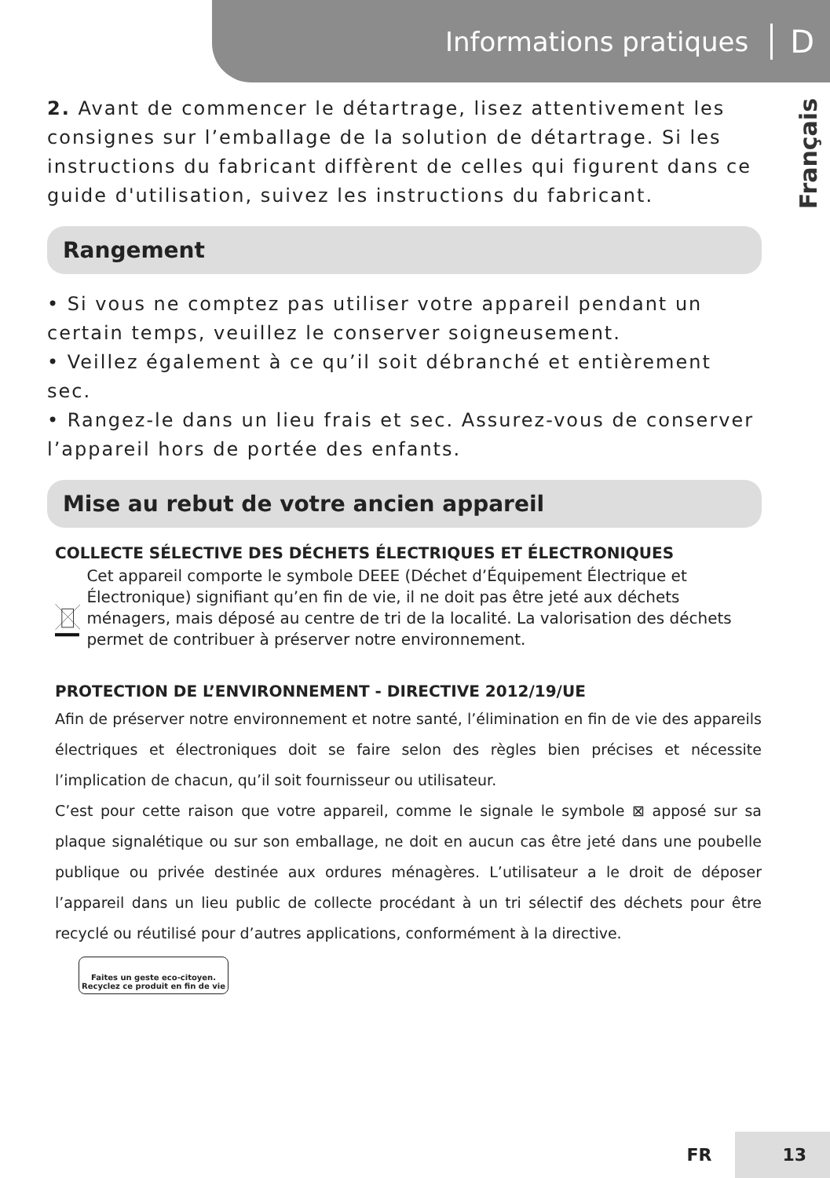Informations pratiques D
Français
2. Avant de commencer le détartrage, lisez attentivement les consignes sur l’emballage de la solution de détartrage. Si les instructions du fabricant diffèrent de celles qui figurent dans ce guide d'utilisation, suivez les instructions du fabricant.
Rangement
• Si vous ne comptez pas utiliser votre appareil pendant un certain temps, veuillez le conserver soigneusement.
• Veillez également à ce qu’il soit débranché et entièrement sec.
• Rangez-le dans un lieu frais et sec. Assurez-vous de conserver l’appareil hors de portée des enfants.
Mise au rebut de votre ancien appareil
COLLECTE SÉLECTIVE DES DÉCHETS ÉLECTRIQUES ET ÉLECTRONIQUES
Cet appareil comporte le symbole DEEE (Déchet d’Équipement Électrique et Électronique) signifiant qu’en fin de vie, il ne doit pas être jeté aux déchets ménagers, mais déposé au centre de tri de la localité. La valorisation des déchets permet de contribuer à préserver notre environnement.
PROTECTION DE L’ENVIRONNEMENT - DIRECTIVE 2012/19/UE
Afin de préserver notre environnement et notre santé, l’élimination en fin de vie des appareils électriques et électroniques doit se faire selon des règles bien précises et nécessite l’implication de chacun, qu’il soit fournisseur ou utilisateur.
C’est pour cette raison que votre appareil, comme le signale le symbole ⊠ apposé sur sa plaque signalétique ou sur son emballage, ne doit en aucun cas être jeté dans une poubelle publique ou privée destinée aux ordures ménagères. L’utilisateur a le droit de déposer l’appareil dans un lieu public de collecte procédant à un tri sélectif des déchets pour être recyclé ou réutilisé pour d’autres applications, conformément à la directive.
Faites un geste eco-citoyen.
Recyclez ce produit en fin de vie
FR 13